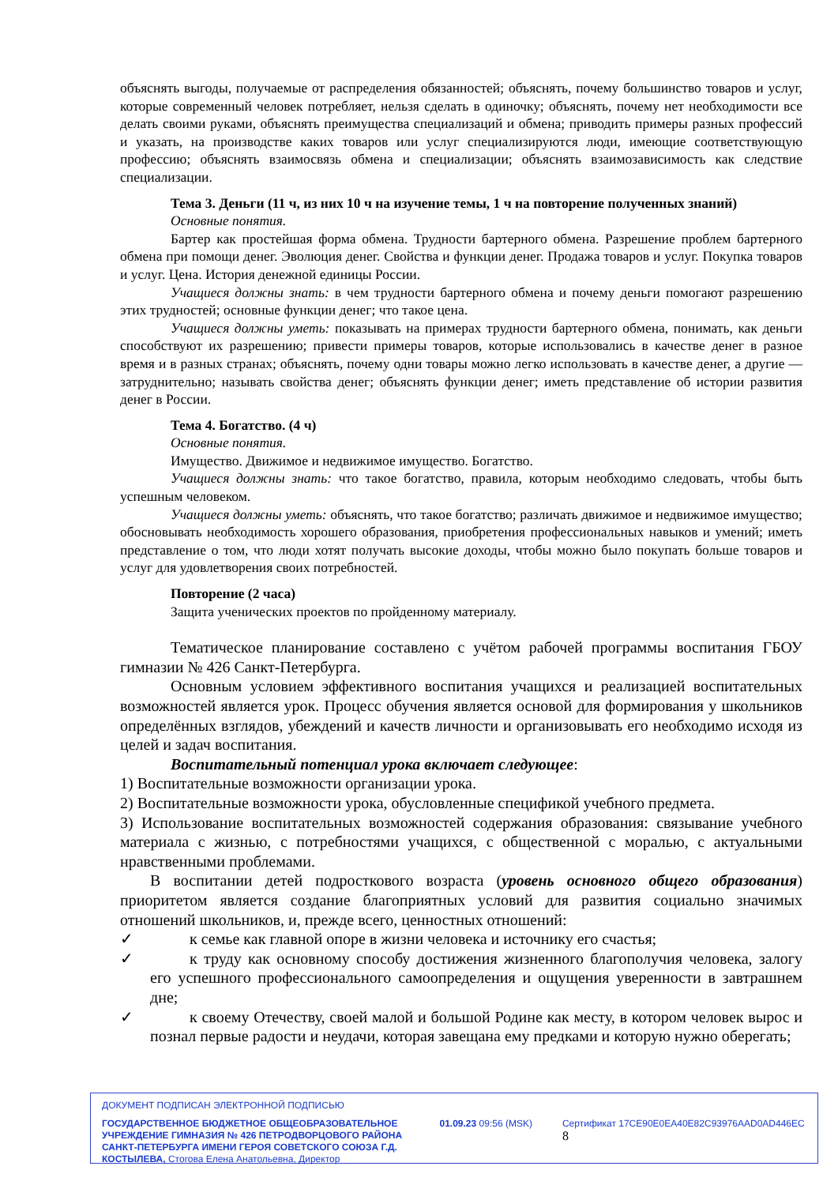объяснять выгоды, получаемые от распределения обязанностей; объяснять, почему большинство товаров и услуг, которые современный человек потребляет, нельзя сделать в одиночку; объяснять, почему нет необходимости все делать своими руками, объяснять преимущества специализаций и обмена; приводить примеры разных профессий и указать, на производстве каких товаров или услуг специализируются люди, имеющие соответствующую профессию; объяснять взаимосвязь обмена и специализации; объяснять взаимозависимость как следствие специализации.
Тема 3. Деньги (11 ч, из них 10 ч на изучение темы, 1 ч на повторение полученных знаний)
Основные понятия.
Бартер как простейшая форма обмена. Трудности бартерного обмена. Разрешение проблем бартерного обмена при помощи денег. Эволюция денег. Свойства и функции денег. Продажа товаров и услуг. Покупка товаров и услуг. Цена. История денежной единицы России.
Учащиеся должны знать: в чем трудности бартерного обмена и почему деньги помогают разрешению этих трудностей; основные функции денег; что такое цена.
Учащиеся должны уметь: показывать на примерах трудности бартерного обмена, понимать, как деньги способствуют их разрешению; привести примеры товаров, которые использовались в качестве денег в разное время и в разных странах; объяснять, почему одни товары можно легко использовать в качестве денег, а другие — затруднительно; называть свойства денег; объяснять функции денег; иметь представление об истории развития денег в России.
Тема 4. Богатство. (4 ч)
Основные понятия.
Имущество. Движимое и недвижимое имущество. Богатство.
Учащиеся должны знать: что такое богатство, правила, которым необходимо следовать, чтобы быть успешным человеком.
Учащиеся должны уметь: объяснять, что такое богатство; различать движимое и недвижимое имущество; обосновывать необходимость хорошего образования, приобретения профессиональных навыков и умений; иметь представление о том, что люди хотят получать высокие доходы, чтобы можно было покупать больше товаров и услуг для удовлетворения своих потребностей.
Повторение (2 часа)
Защита ученических проектов по пройденному материалу.
Тематическое планирование составлено с учётом рабочей программы воспитания ГБОУ гимназии № 426 Санкт-Петербурга.
Основным условием эффективного воспитания учащихся и реализацией воспитательных возможностей является урок. Процесс обучения является основой для формирования у школьников определённых взглядов, убеждений и качеств личности и организовывать его необходимо исходя из целей и задач воспитания.
Воспитательный потенциал урока включает следующее:
1) Воспитательные возможности организации урока.
2) Воспитательные возможности урока, обусловленные спецификой учебного предмета.
3) Использование воспитательных возможностей содержания образования: связывание учебного материала с жизнью, с потребностями учащихся, с общественной с моралью, с актуальными нравственными проблемами.
В воспитании детей подросткового возраста (уровень основного общего образования) приоритетом является создание благоприятных условий для развития социально значимых отношений школьников, и, прежде всего, ценностных отношений:
✓ к семье как главной опоре в жизни человека и источнику его счастья;
✓ к труду как основному способу достижения жизненного благополучия человека, залогу его успешного профессионального самоопределения и ощущения уверенности в завтрашнем дне;
✓ к своему Отечеству, своей малой и большой Родине как месту, в котором человек вырос и познал первые радости и неудачи, которая завещана ему предками и которую нужно оберегать;
ДОКУМЕНТ ПОДПИСАН ЭЛЕКТРОННОЙ ПОДПИСЬЮ
ГОСУДАРСТВЕННОЕ БЮДЖЕТНОЕ ОБЩЕОБРАЗОВАТЕЛЬНОЕ УЧРЕЖДЕНИЕ ГИМНАЗИЯ № 426 ПЕТРОДВОРЦОВОГО РАЙОНА САНКТ-ПЕТЕРБУРГА ИМЕНИ ГЕРОЯ СОВЕТСКОГО СОЮЗА Г.Д. КОСТЫЛЕВА, Стогова Елена Анатольевна, Директор
01.09.23 09:56 (MSK) Сертификат 17CE90E0EA40E82C93976AAD0AD446EC 8